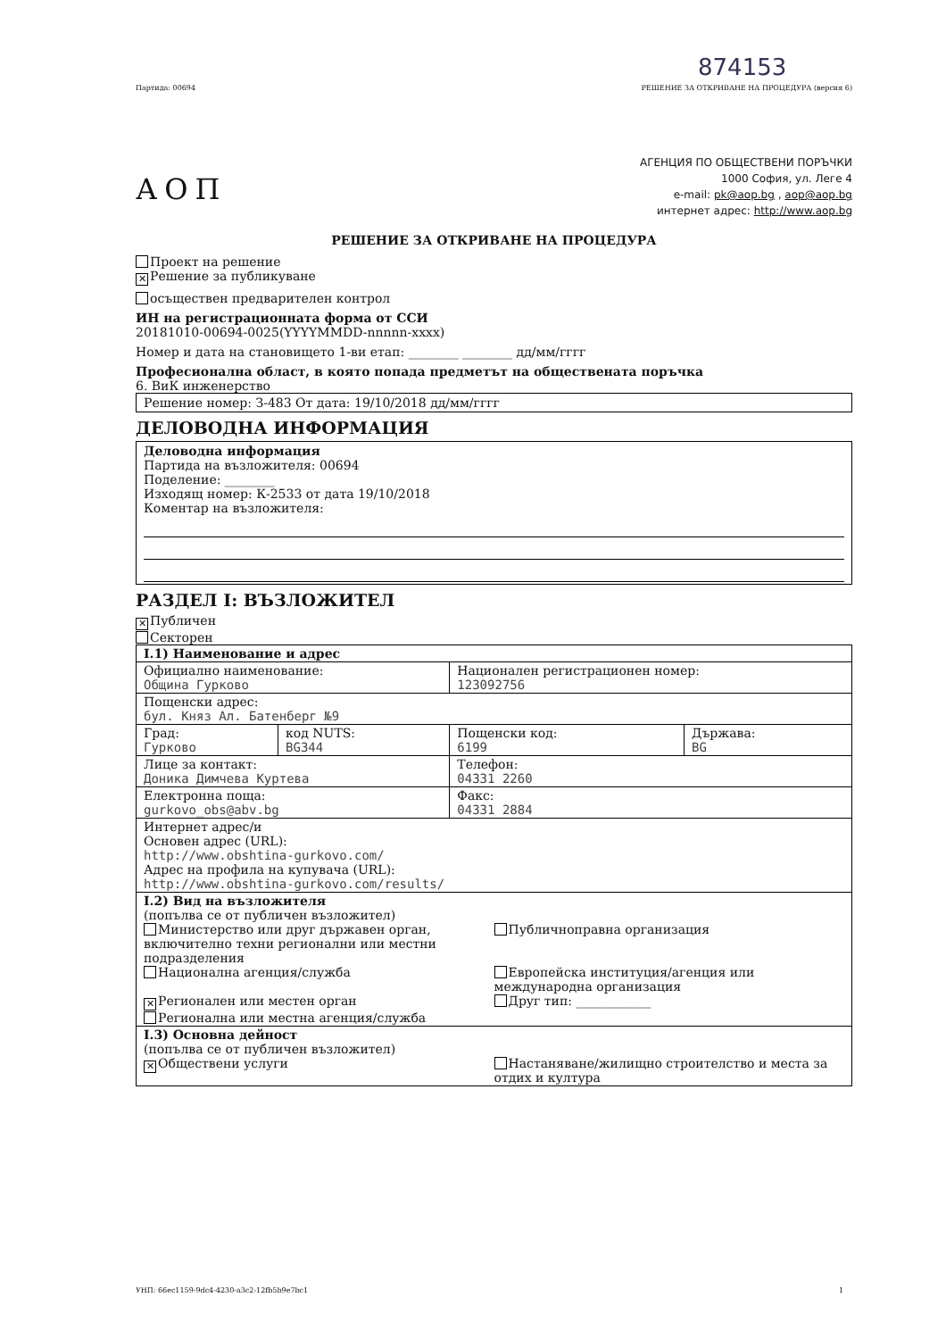874153
Партида: 00694 РЕШЕНИЕ ЗА ОТКРИВАНЕ НА ПРОЦЕДУРА (версия 6)
АОП
АГЕНЦИЯ ПО ОБЩЕСТВЕНИ ПОРЪЧКИ
1000 София, ул. Леге 4
e-mail: pk@aop.bg , aop@aop.bg
интернет адрес: http://www.aop.bg
РЕШЕНИЕ ЗА ОТКРИВАНЕ НА ПРОЦЕДУРА
Проект на решение
✕ Решение за публикуване
осъществен предварителен контрол
ИН на регистрационната форма от ССИ
20181010-00694-0025(YYYYMMDD-nnnnn-xxxx)
Номер и дата на становището 1-ви етап: ________ ________ дд/мм/гггг
Професионална област, в която попада предметът на обществената поръчка
6. ВиК инженерство
Решение номер: З-483 От дата: 19/10/2018 дд/мм/гггг
ДЕЛОВОДНА ИНФОРМАЦИЯ
Деловодна информация
Партида на възложителя: 00694
Поделение: ________
Изходящ номер: К-2533 от дата 19/10/2018
Коментар на възложителя:
РАЗДЕЛ I: ВЪЗЛОЖИТЕЛ
✕ Публичен
Секторен
| I.1) Наименование и адрес | | | |
| Официално наименование: Община Гурково | | Национален регистрационен номер: 123092756 | |
| Пощенски адрес: бул. Княз Ал. Батенберг №9 | | | |
| Град: Гурково | код NUTS: BG344 | Пощенски код: 6199 | Държава: BG |
| Лице за контакт: Доника Димчева Куртева | | Телефон: 04331 2260 | |
| Електронна поща: gurkovo_obs@abv.bg | | Факс: 04331 2884 | |
| Интернет адрес/и Основен адрес (URL): http://www.obshtina-gurkovo.com/ Адрес на профила на купувача (URL): http://www.obshtina-gurkovo.com/results/ | | | |
| I.2) Вид на възложителя (попълва се от публичен възложител) Министерство или друг държавен орган, включително техни регионални или местни подразделения Публичноправна организация Национална агенция/служба Европейска институция/агенция или международна организация ✕ Регионален или местен орган Регионална или местна агенция/служба Друг тип: ____________ | | | |
| I.3) Основна дейност (попълва се от публичен възложител) ✕ Обществени услуги Настаняване/жилищно строителство и места за отдих и култура | | | |
УНП: 66ec1159-9dc4-4230-a3c2-12fb5b9e7bc1 1